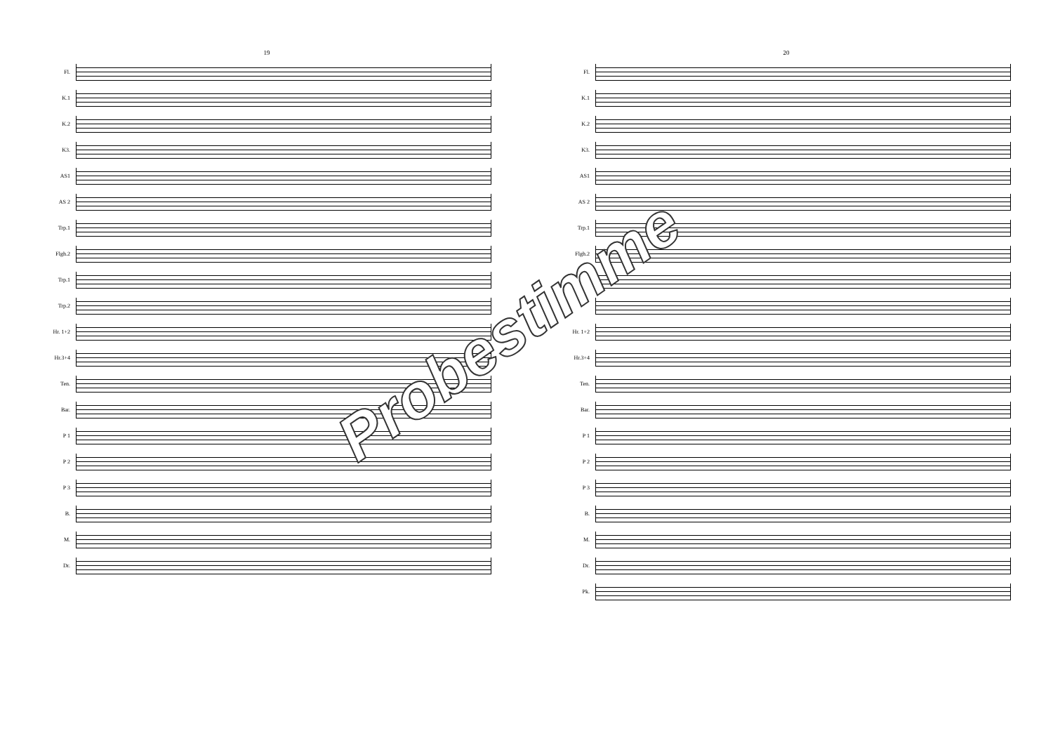19
Fl.
K.1
K.2
K3.
AS1
AS 2
Trp.1
Flgh.2
Trp.1
Trp.2
Hr. 1+2
Hr.3+4
Ten.
Bar.
P 1
P 2
P 3
B.
M.
Dr.
20
Fl.
K.1
K.2
K3.
AS1
AS 2
Trp.1
Flgh.2
Hr. 1+2
Hr.3+4
Ten.
Bar.
P 1
P 2
P 3
B.
M.
Dr.
Pk.
Probestimme